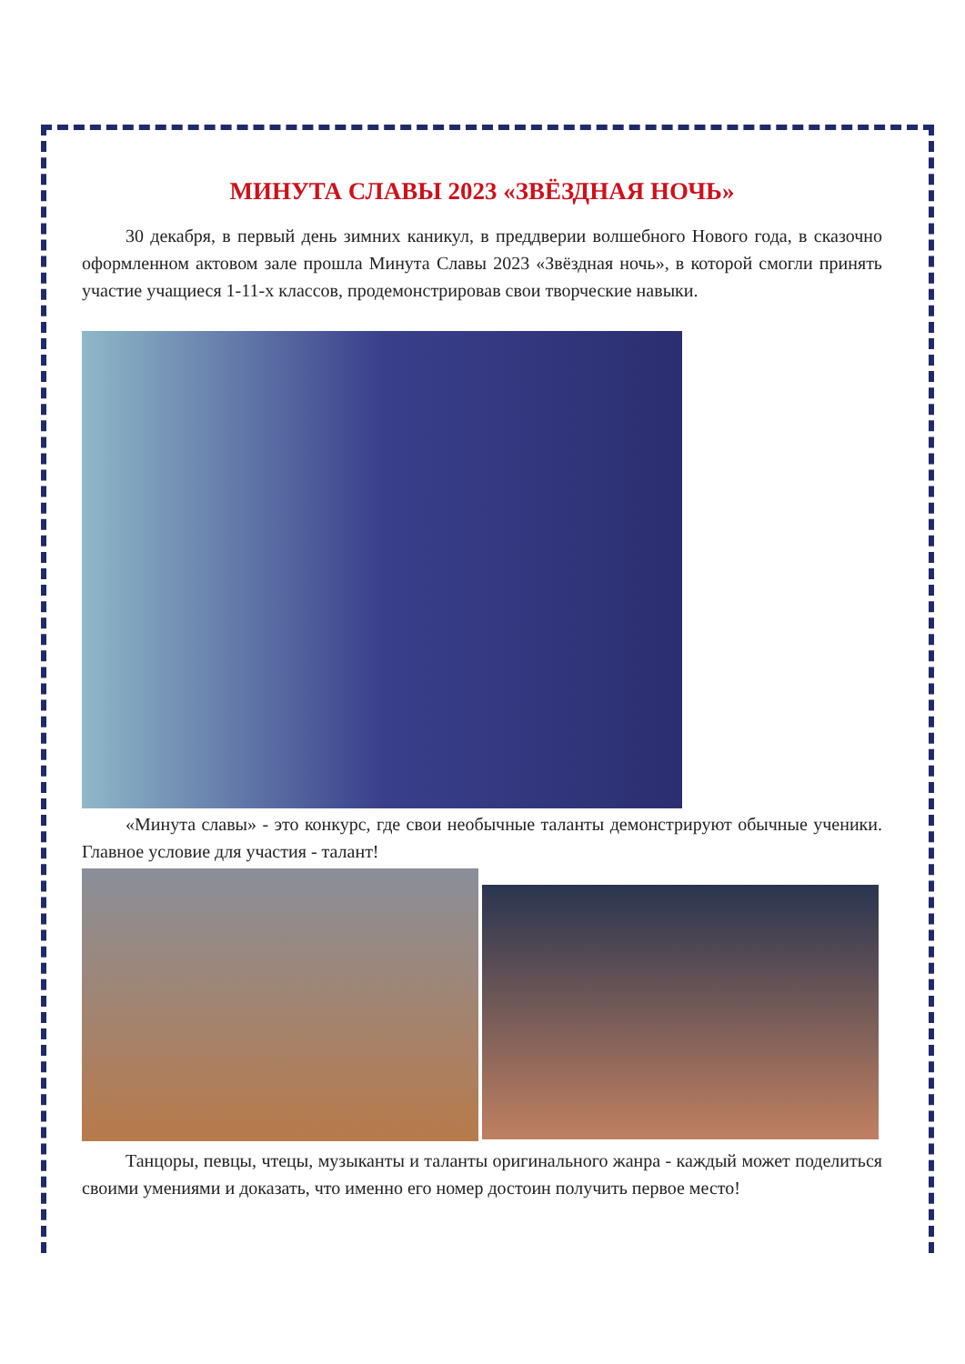МИНУТА СЛАВЫ 2023 «ЗВЁЗДНАЯ НОЧЬ»
30 декабря, в первый день зимних каникул, в преддверии волшебного Нового года, в сказочно оформленном актовом зале прошла Минута Славы 2023 «Звёздная ночь», в которой смогли принять участие учащиеся 1-11-х классов, продемонстрировав свои творческие навыки.
«Минута славы» - это конкурс, где свои необычные таланты демонстрируют обычные ученики. Главное условие для участия - талант!
Танцоры, певцы, чтецы, музыканты и таланты оригинального жанра - каждый может поделиться своими умениями и доказать, что именно его номер достоин получить первое место!